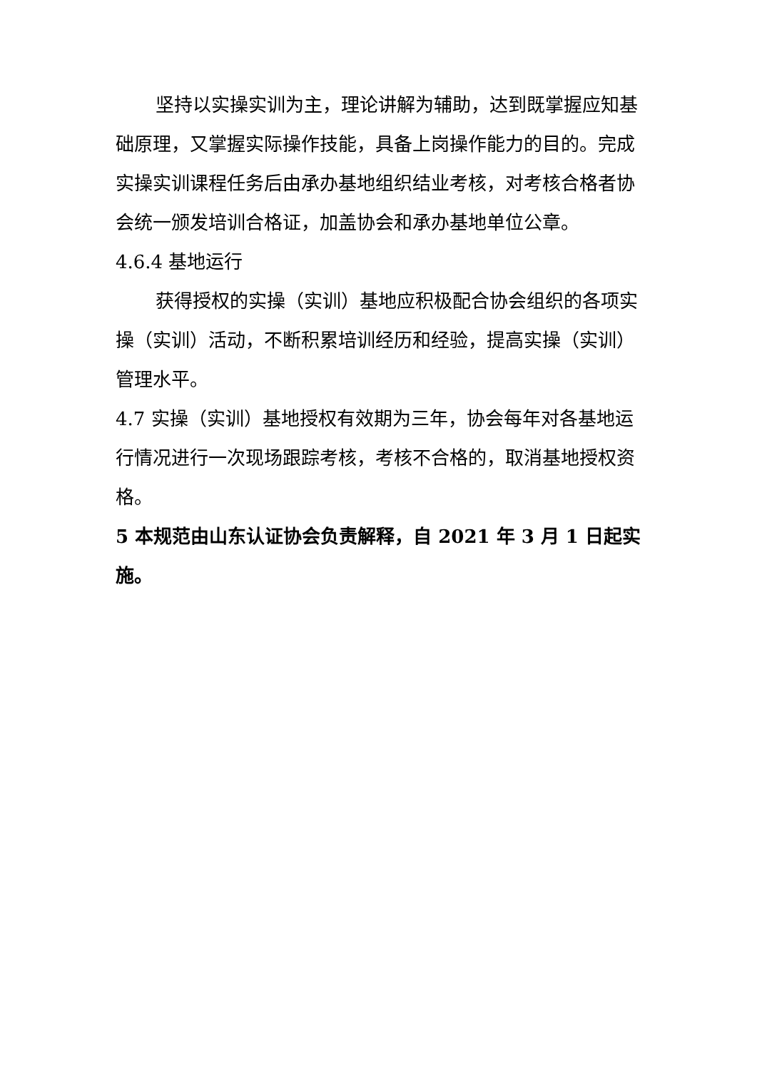坚持以实操实训为主，理论讲解为辅助，达到既掌握应知基础原理，又掌握实际操作技能，具备上岗操作能力的目的。完成实操实训课程任务后由承办基地组织结业考核，对考核合格者协会统一颁发培训合格证，加盖协会和承办基地单位公章。
4.6.4 基地运行
获得授权的实操（实训）基地应积极配合协会组织的各项实操（实训）活动，不断积累培训经历和经验，提高实操（实训）管理水平。
4.7 实操（实训）基地授权有效期为三年，协会每年对各基地运行情况进行一次现场跟踪考核，考核不合格的，取消基地授权资格。
5 本规范由山东认证协会负责解释，自 2021 年 3 月 1 日起实施。